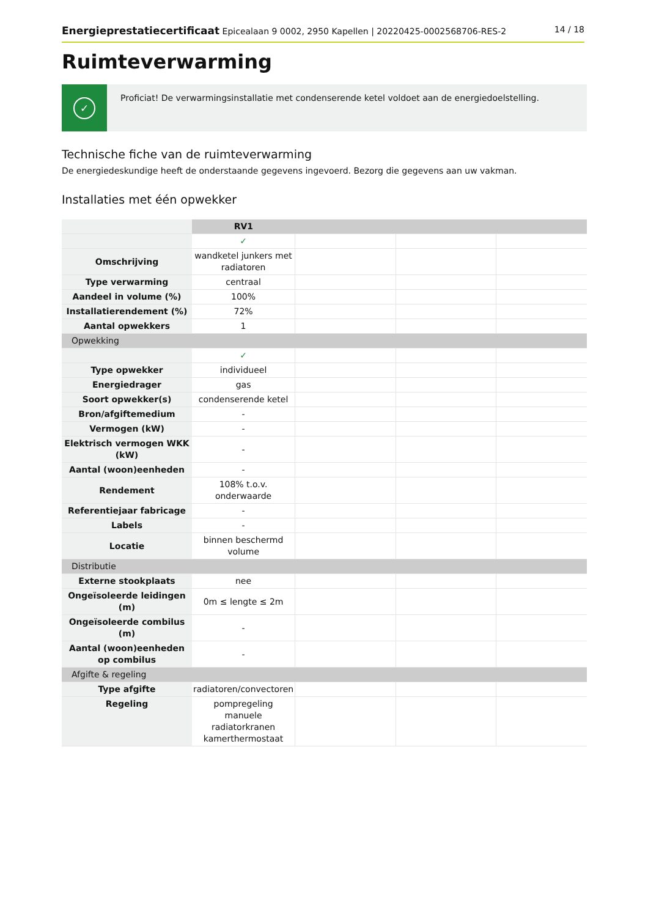Energieprestatiecertificaat Epicealaan 9 0002, 2950 Kapellen | 20220425-0002568706-RES-2
14 / 18
Ruimteverwarming
✓
Proficiat! De verwarmingsinstallatie met condenserende ketel voldoet aan de energiedoelstelling.
Technische fiche van de ruimteverwarming
De energiedeskundige heeft de onderstaande gegevens ingevoerd. Bezorg die gegevens aan uw vakman.
Installaties met één opwekker
| | RV1 | | | |
| | ✓ | | | |
| Omschrijving | wandketel junkers met radiatoren | | | |
| Type verwarming | centraal | | | |
| Aandeel in volume (%) | 100% | | | |
| Installatierendement (%) | 72% | | | |
| Aantal opwekkers | 1 | | | |
| Opwekking | | | | |
| | ✓ | | | |
| Type opwekker | individueel | | | |
| Energiedrager | gas | | | |
| Soort opwekker(s) | condenserende ketel | | | |
| Bron/afgiftemedium | - | | | |
| Vermogen (kW) | - | | | |
| Elektrisch vermogen WKK (kW) | - | | | |
| Aantal (woon)eenheden | - | | | |
| Rendement | 108% t.o.v. onderwaarde | | | |
| Referentiejaar fabricage | - | | | |
| Labels | - | | | |
| Locatie | binnen beschermd volume | | | |
| Distributie | | | | |
| Externe stookplaats | nee | | | |
| Ongeïsoleerde leidingen (m) | 0m ≤ lengte ≤ 2m | | | |
| Ongeïsoleerde combilus (m) | - | | | |
| Aantal (woon)eenheden op combilus | - | | | |
| Afgifte & regeling | | | | |
| Type afgifte | radiatoren/convectoren | | | |
| Regeling | pompregeling manuele radiatorkranen kamerthermostaat | | | |